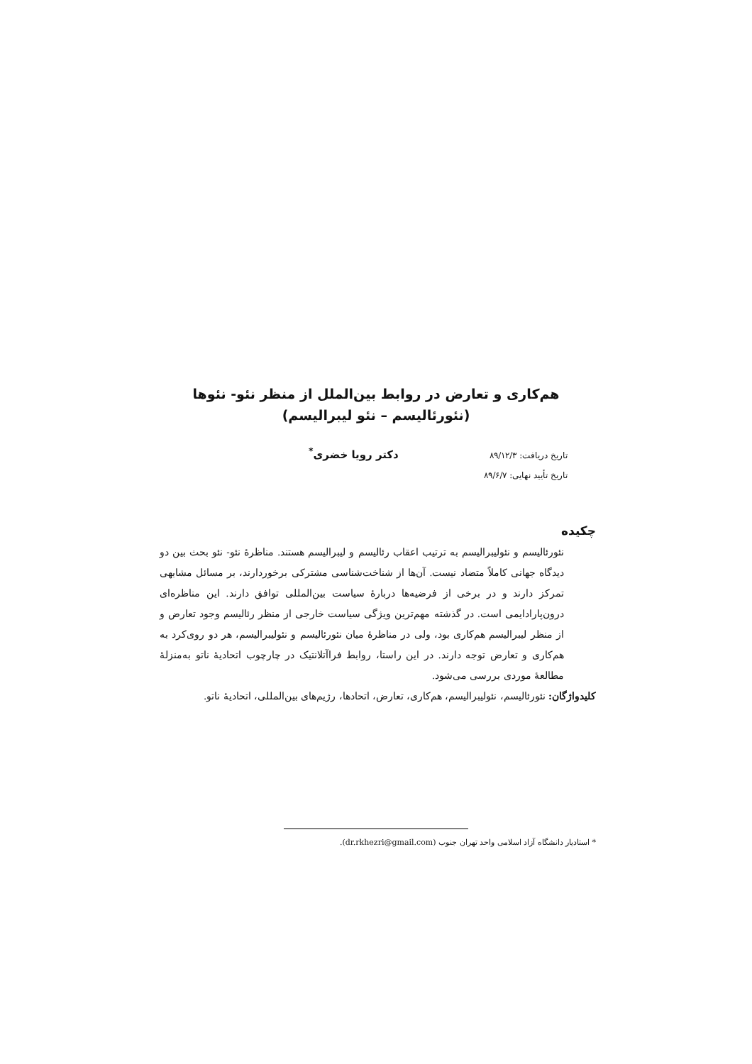هم‌کاری و تعارض در روابط بین‌الملل از منظر نئو- نئوها
(نئورئالیسم – نئو لیبرالیسم)
تاریخ دریافت: ۸۹/۱۲/۳
تاریخ تأیید نهایی: ۸۹/۶/۷
دکتر رویا خضری<sup>*</sup>
چکیده
نئورئالیسم و نئولیبرالیسم به ترتیب اعقاب رئالیسم و لیبرالیسم هستند. مناظرۀ نئو- نئو بحث بین دو دیدگاه جهانی کاملاً متضاد نیست. آن‌ها از شناخت‌شناسی مشترکی برخوردارند، بر مسائل مشابهی تمرکز دارند و در برخی از فرضیه‌ها دربارۀ سیاست بین‌المللی توافق دارند. این مناظره‌ای درون‌پارادایمی است. در گذشته مهم‌ترین ویژگی سیاست خارجی از منظر رئالیسم وجود تعارض و از منظر لیبرالیسم هم‌کاری بود، ولی در مناظرۀ میان نئورئالیسم و نئولیبرالیسم، هر دو روی‌کرد به هم‌کاری و تعارض توجه دارند. در این راستا، روابط فراآتلانتیک در چارچوب اتحادیۀ ناتو به‌منزلۀ مطالعۀ موردی بررسی می‌شود.
کلیدواژگان: نئورئالیسم، نئولیبرالیسم، هم‌کاری، تعارض، اتحادها، رژیم‌های بین‌المللی، اتحادیۀ ناتو.
* استادیار دانشگاه آزاد اسلامی واحد تهران جنوب (dr.rkhezri@gmail.com).